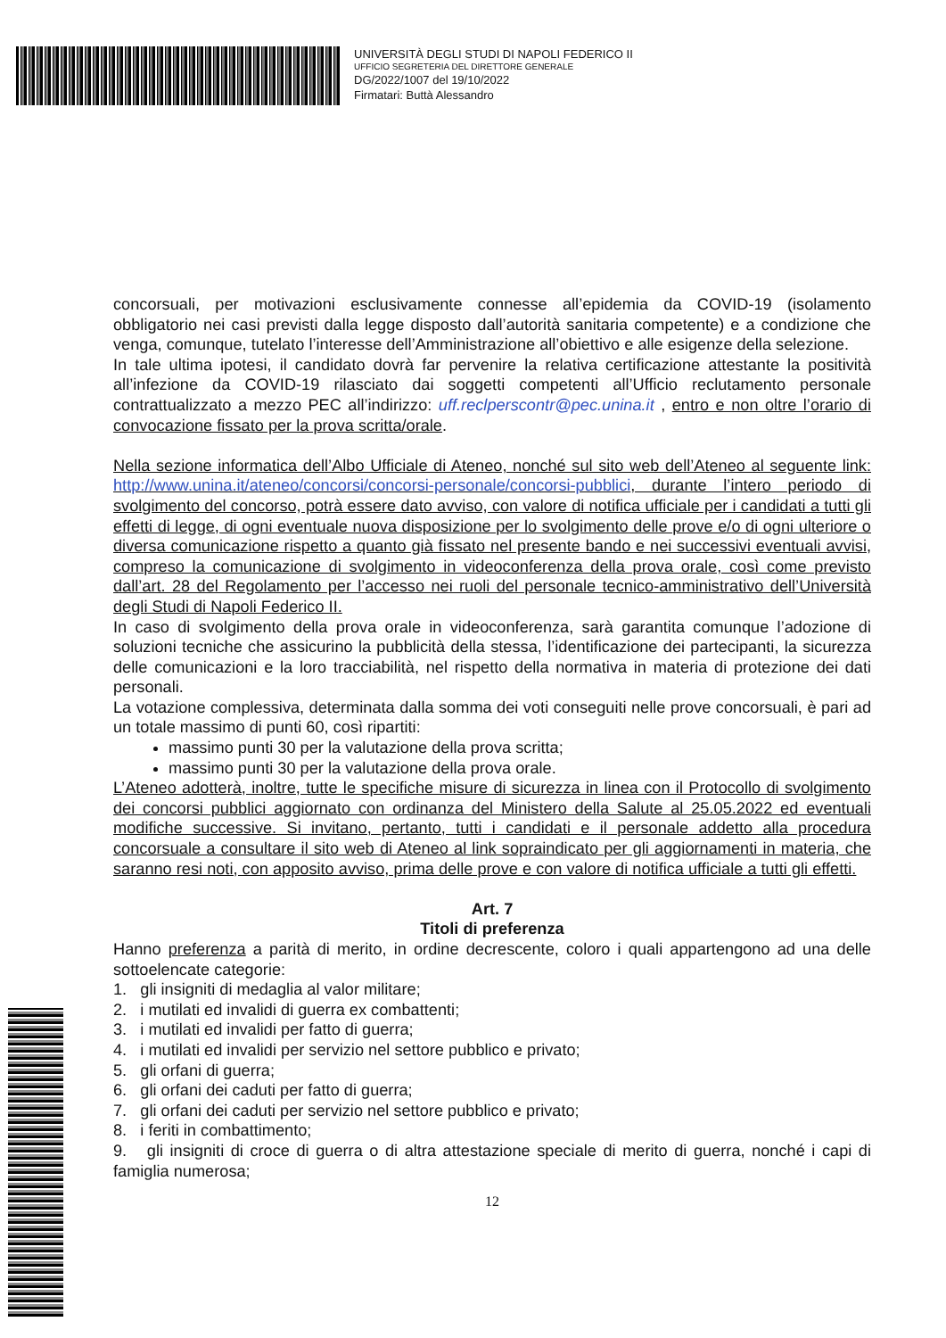UNIVERSITÀ DEGLI STUDI DI NAPOLI FEDERICO II
UFFICIO SEGRETERIA DEL DIRETTORE GENERALE
DG/2022/1007 del 19/10/2022
Firmatari: Buttà Alessandro
concorsuali, per motivazioni esclusivamente connesse all’epidemia da COVID-19 (isolamento obbligatorio nei casi previsti dalla legge disposto dall’autorità sanitaria competente) e a condizione che venga, comunque, tutelato l’interesse dell’Amministrazione all’obiettivo e alle esigenze della selezione.
In tale ultima ipotesi, il candidato dovrà far pervenire la relativa certificazione attestante la positività all’infezione da COVID-19 rilasciato dai soggetti competenti all’Ufficio reclutamento personale contrattualizzato a mezzo PEC all’indirizzo: uff.reclperscontr@pec.unina.it , entro e non oltre l’orario di convocazione fissato per la prova scritta/orale.
Nella sezione informatica dell’Albo Ufficiale di Ateneo, nonché sul sito web dell’Ateneo al seguente link: http://www.unina.it/ateneo/concorsi/concorsi-personale/concorsi-pubblici, durante l’intero periodo di svolgimento del concorso, potrà essere dato avviso, con valore di notifica ufficiale per i candidati a tutti gli effetti di legge, di ogni eventuale nuova disposizione per lo svolgimento delle prove e/o di ogni ulteriore o diversa comunicazione rispetto a quanto già fissato nel presente bando e nei successivi eventuali avvisi, compreso la comunicazione di svolgimento in videoconferenza della prova orale, così come previsto dall’art. 28 del Regolamento per l’accesso nei ruoli del personale tecnico-amministrativo dell’Università degli Studi di Napoli Federico II.
In caso di svolgimento della prova orale in videoconferenza, sarà garantita comunque l’adozione di soluzioni tecniche che assicurino la pubblicità della stessa, l’identificazione dei partecipanti, la sicurezza delle comunicazioni e la loro tracciabilità, nel rispetto della normativa in materia di protezione dei dati personali.
La votazione complessiva, determinata dalla somma dei voti conseguiti nelle prove concorsuali, è pari ad un totale massimo di punti 60, così ripartiti:
massimo punti 30 per la valutazione della prova scritta;
massimo punti 30 per la valutazione della prova orale.
L’Ateneo adotterà, inoltre, tutte le specifiche misure di sicurezza in linea con il Protocollo di svolgimento dei concorsi pubblici aggiornato con ordinanza del Ministero della Salute al 25.05.2022 ed eventuali modifiche successive. Si invitano, pertanto, tutti i candidati e il personale addetto alla procedura concorsuale a consultare il sito web di Ateneo al link sopraindicato per gli aggiornamenti in materia, che saranno resi noti, con apposito avviso, prima delle prove e con valore di notifica ufficiale a tutti gli effetti.
Art. 7
Titoli di preferenza
Hanno preferenza a parità di merito, in ordine decrescente, coloro i quali appartengono ad una delle sottoelencate categorie:
1. gli insigniti di medaglia al valor militare;
2. i mutilati ed invalidi di guerra ex combattenti;
3. i mutilati ed invalidi per fatto di guerra;
4. i mutilati ed invalidi per servizio nel settore pubblico e privato;
5. gli orfani di guerra;
6. gli orfani dei caduti per fatto di guerra;
7. gli orfani dei caduti per servizio nel settore pubblico e privato;
8. i feriti in combattimento;
9. gli insigniti di croce di guerra o di altra attestazione speciale di merito di guerra, nonché i capi di famiglia numerosa;
12